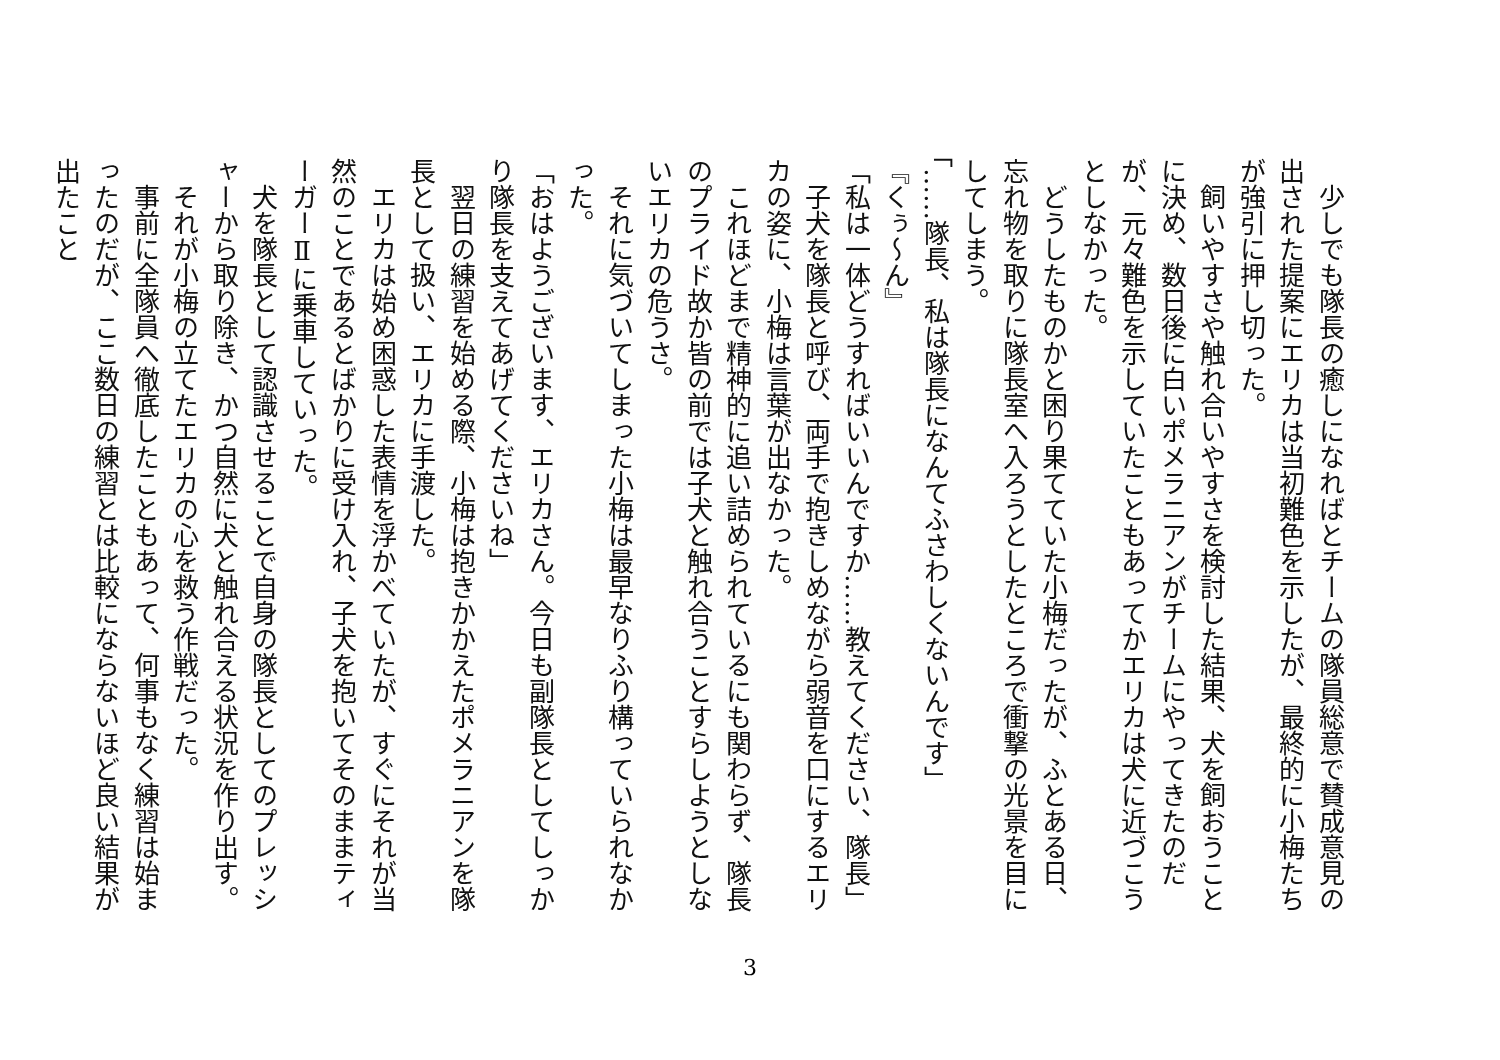少しでも隊長の癒しになればとチームの隊員総意で賛成意見の出された提案にエリカは当初難色を示したが、最終的に小梅たちが強引に押し切った。
　飼いやすさや触れ合いやすさを検討した結果、犬を飼おうことに決め、数日後に白いポメラニアンがチームにやってきたのだが、元々難色を示していたこともあってかエリカは犬に近づこうとしなかった。
　どうしたものかと困り果てていた小梅だったが、ふとある日、忘れ物を取りに隊長室へ入ろうとしたところで衝撃の光景を目にしてしまう。
「……隊長、私は隊長になんてふさわしくないんです」
『くぅ～ん』
「私は一体どうすればいいんですか……教えてください、隊長」
　子犬を隊長と呼び、両手で抱きしめながら弱音を口にするエリカの姿に、小梅は言葉が出なかった。
　これほどまで精神的に追い詰められているにも関わらず、隊長のプライド故か皆の前では子犬と触れ合うことすらしようとしないエリカの危うさ。
　それに気づいてしまった小梅は最早なりふり構っていられなかった。
「おはようございます、エリカさん。今日も副隊長としてしっかり隊長を支えてあげてくださいね」
　翌日の練習を始める際、小梅は抱きかかえたポメラニアンを隊長として扱い、エリカに手渡した。
　エリカは始め困惑した表情を浮かべていたが、すぐにそれが当然のことであるとばかりに受け入れ、子犬を抱いてそのままティーガーⅡに乗車していった。
　犬を隊長として認識させることで自身の隊長としてのプレッシャーから取り除き、かつ自然に犬と触れ合える状況を作り出す。
　それが小梅の立てたエリカの心を救う作戦だった。
　事前に全隊員へ徹底したこともあって、何事もなく練習は始まったのだが、ここ数日の練習とは比較にならないほど良い結果が出たこと
3